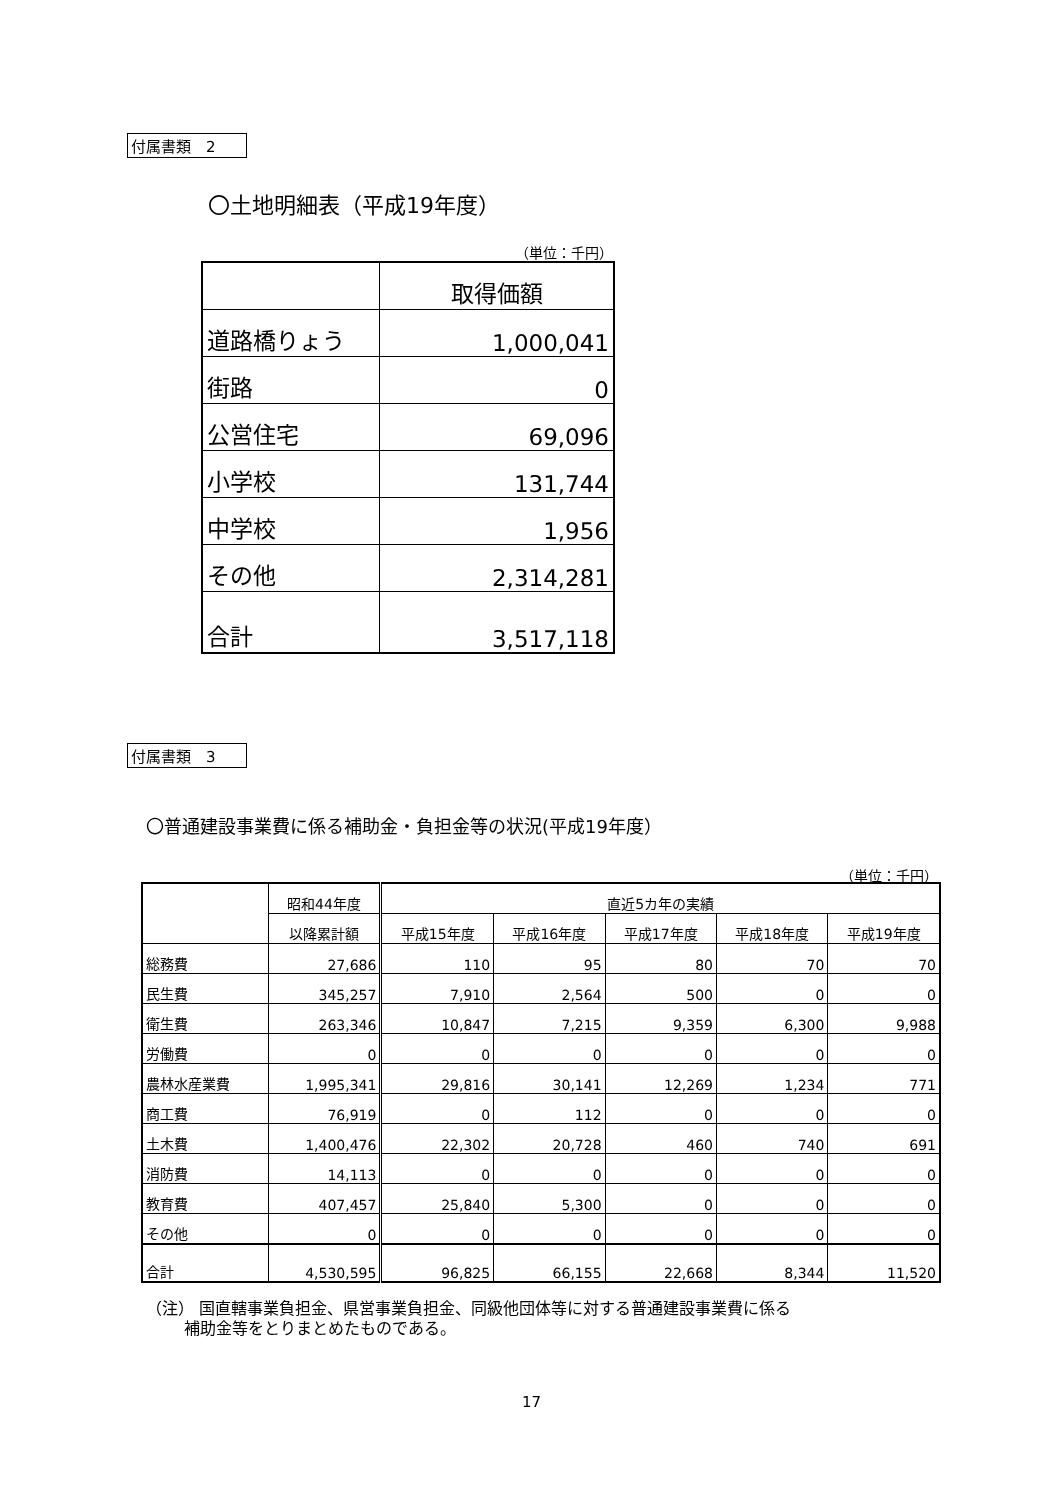付属書類　2
〇土地明細表（平成19年度）
（単位：千円）
| | 取得価額 |
| 道路橋りょう | 1,000,041 |
| 街路 | 0 |
| 公営住宅 | 69,096 |
| 小学校 | 131,744 |
| 中学校 | 1,956 |
| その他 | 2,314,281 |
| 合計 | 3,517,118 |
付属書類　3
〇普通建設事業費に係る補助金・負担金等の状況(平成19年度）
（単位：千円）
| | 昭和44年度 | 直近5カ年の実績 | | | | |
| --- | --- | --- | --- | --- | --- | --- |
| | 以降累計額 | 平成15年度 | 平成16年度 | 平成17年度 | 平成18年度 | 平成19年度 |
| 総務費 | 27,686 | 110 | 95 | 80 | 70 | 70 |
| 民生費 | 345,257 | 7,910 | 2,564 | 500 | 0 | 0 |
| 衛生費 | 263,346 | 10,847 | 7,215 | 9,359 | 6,300 | 9,988 |
| 労働費 | 0 | 0 | 0 | 0 | 0 | 0 |
| 農林水産業費 | 1,995,341 | 29,816 | 30,141 | 12,269 | 1,234 | 771 |
| 商工費 | 76,919 | 0 | 112 | 0 | 0 | 0 |
| 土木費 | 1,400,476 | 22,302 | 20,728 | 460 | 740 | 691 |
| 消防費 | 14,113 | 0 | 0 | 0 | 0 | 0 |
| 教育費 | 407,457 | 25,840 | 5,300 | 0 | 0 | 0 |
| その他 | 0 | 0 | 0 | 0 | 0 | 0 |
| 合計 | 4,530,595 | 96,825 | 66,155 | 22,668 | 8,344 | 11,520 |
（注） 国直轄事業負担金、県営事業負担金、同級他団体等に対する普通建設事業費に係る
補助金等をとりまとめたものである。
17